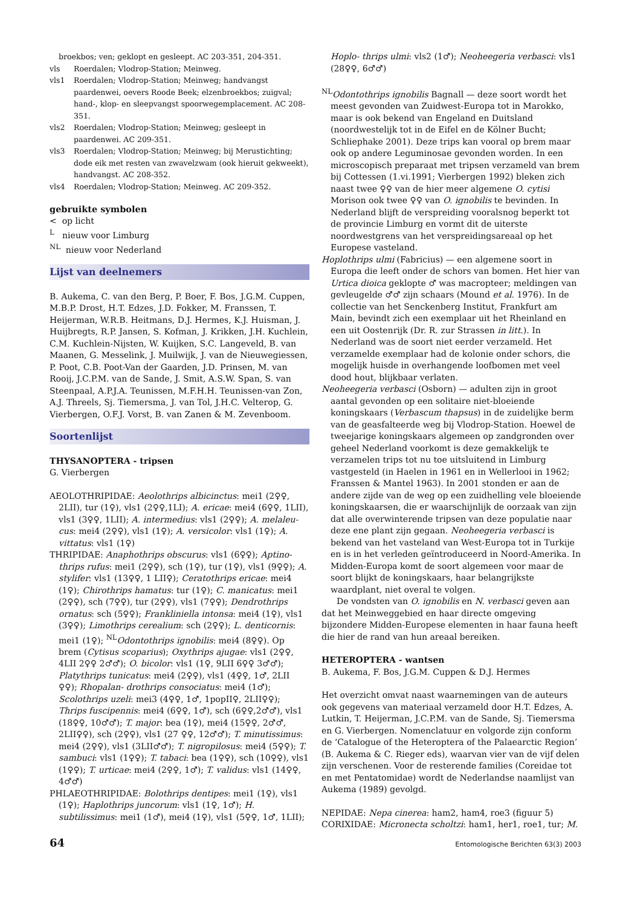broekbos; ven; geklopt en gesleept. AC 203-351, 204-351.
vls Roerdalen; Vlodrop-Station; Meinweg.
vls1 Roerdalen; Vlodrop-Station; Meinweg; handvangst paardenwei, oevers Roode Beek; elzenbroekbos; zuigval; hand-, klop- en sleepvangst spoorwegemplacement. AC 208-351.
vls2 Roerdalen; Vlodrop-Station; Meinweg; gesleept in paardenwei. AC 209-351.
vls3 Roerdalen; Vlodrop-Station; Meinweg; bij Merustichting; dode eik met resten van zwavelzwam (ook hieruit gekweekt), handvangst. AC 208-352.
vls4 Roerdalen; Vlodrop-Station; Meinweg. AC 209-352.
gebruikte symbolen
< op licht
<sup>L</sup> nieuw voor Limburg
<sup>NL</sup> nieuw voor Nederland
Lijst van deelnemers
B. Aukema, C. van den Berg, P. Boer, F. Bos, J.G.M. Cuppen, M.B.P. Drost, H.T. Edzes, J.D. Fokker, M. Franssen, T. Heijerman, W.R.B. Heitmans, D.J. Hermes, K.J. Huisman, J. Huijbregts, R.P. Jansen, S. Kofman, J. Krikken, J.H. Kuchlein, C.M. Kuchlein-Nijsten, W. Kuijken, S.C. Langeveld, B. van Maanen, G. Messelink, J. Muilwijk, J. van de Nieuwegiessen, P. Poot, C.B. Poot-Van der Gaarden, J.D. Prinsen, M. van Rooij, J.C.P.M. van de Sande, J. Smit, A.S.W. Span, S. van Steenpaal, A.P.J.A. Teunissen, M.F.H.H. Teunissen-van Zon, A.J. Threels, Sj. Tiemersma, J. van Tol, J.H.C. Velterop, G. Vierbergen, O.F.J. Vorst, B. van Zanen & M. Zevenboom.
Soortenlijst
THYSANOPTERA - tripsen
G. Vierbergen
AEOLOTHRIPIDAE: Aeolothrips albicinctus: mei1 (2♀♀, 2LII), tur (1♀), vls1 (2♀♀,1LI); A. ericae: mei4 (6♀♀, 1LII), vls1 (3♀♀, 1LII); A. intermedius: vls1 (2♀♀); A. melaleu-cus: mei4 (2♀♀), vls1 (1♀); A. versicolor: vls1 (1♀); A. vittatus: vls1 (1♀)
THRIPIDAE: Anaphothrips obscurus: vls1 (6♀♀); Aptino-thrips rufus: mei1 (2♀♀), sch (1♀), tur (1♀), vls1 (9♀♀); A. stylifer: vls1 (13♀♀, 1 LII♀); Ceratothrips ericae: mei4 (1♀); Chirothrips hamatus: tur (1♀); C. manicatus: mei1 (2♀♀), sch (7♀♀), tur (2♀♀), vls1 (7♀♀); Dendrothrips ornatus: sch (5♀♀); Frankliniella intonsa: mei4 (1♀), vls1 (3♀♀); Limothrips cerealium: sch (2♀♀); L. denticornis: mei1 (1♀); <sup>NL</sup>Odontothrips ignobilis: mei4 (8♀♀). Op brem (Cytisus scoparius); Oxythrips ajugae: vls1 (2♀♀, 4LII 2♀♀ 2♂♂); O. bicolor: vls1 (1♀, 9LII 6♀♀ 3♂♂); Platythrips tunicatus: mei4 (2♀♀), vls1 (4♀♀, 1♂, 2LII ♀♀); Rhopalan- drothrips consociatus: mei4 (1♂); Scolothrips uzeli: mei3 (4♀♀, 1♂, 1popII♀, 2LII♀♀); Thrips fuscipennis: mei4 (6♀♀, 1♂), sch (6♀♀,2♂♂), vls1 (18♀♀, 10♂♂); T. major: bea (1♀), mei4 (15♀♀, 2♂♂, 2LII♀♀), sch (2♀♀), vls1 (27 ♀♀, 12♂♂); T. minutissimus: mei4 (2♀♀), vls1 (3LII♂♂); T. nigropilosus: mei4 (5♀♀); T. sambuci: vls1 (1♀♀); T. tabaci: bea (1♀♀), sch (10♀♀), vls1 (1♀♀); T. urticae: mei4 (2♀♀, 1♂); T. validus: vls1 (14♀♀, 4♂♂)
PHLAEOTHRIPIDAE: Bolothrips dentipes: mei1 (1♀), vls1 (1♀); Haplothrips juncorum: vls1 (1♀, 1♂); H. subtilissimus: mei1 (1♂), mei4 (1♀), vls1 (5♀♀, 1♂, 1LII);
Hoplo- thrips ulmi: vls2 (1♂); Neoheegeria verbasci: vls1 (28♀♀, 6♂♂)
<sup>NL</sup>Odontothrips ignobilis Bagnall — deze soort wordt het meest gevonden van Zuidwest-Europa tot in Marokko, maar is ook bekend van Engeland en Duitsland (noordwestelijk tot in de Eifel en de Kölner Bucht; Schliephake 2001). Deze trips kan vooral op brem maar ook op andere Leguminosae gevonden worden. In een microscopisch preparaat met tripsen verzameld van brem bij Cottessen (1.vi.1991; Vierbergen 1992) bleken zich naast twee ♀♀ van de hier meer algemene O. cytisi Morison ook twee ♀♀ van O. ignobilis te bevinden. In Nederland blijft de verspreiding vooralsnog beperkt tot de provincie Limburg en vormt dit de uiterste noordwestgrens van het verspreidingsareaal op het Europese vasteland.
Hoplothrips ulmi (Fabricius) — een algemene soort in Europa die leeft onder de schors van bomen. Het hier van Urtica dioica geklopte ♂ was macropteer; meldingen van gevleugelde ♂♂ zijn schaars (Mound et al. 1976). In de collectie van het Senckenberg Institut, Frankfurt am Main, bevindt zich een exemplaar uit het Rheinland en een uit Oostenrijk (Dr. R. zur Strassen in litt.). In Nederland was de soort niet eerder verzameld. Het verzamelde exemplaar had de kolonie onder schors, die mogelijk huisde in overhangende loofbomen met veel dood hout, blijkbaar verlaten.
Neoheegeria verbasci (Osborn) — adulten zijn in groot aantal gevonden op een solitaire niet-bloeiende koningskaars (Verbascum thapsus) in de zuidelijke berm van de geasfalteerde weg bij Vlodrop-Station. Hoewel de tweejarige koningskaars algemeen op zandgronden over geheel Nederland voorkomt is deze gemakkelijk te verzamelen trips tot nu toe uitsluitend in Limburg vastgesteld (in Haelen in 1961 en in Wellerlooi in 1962; Franssen & Mantel 1963). In 2001 stonden er aan de andere zijde van de weg op een zuidhelling vele bloeiende koningskaarsen, die er waarschijnlijk de oorzaak van zijn dat alle overwinterende tripsen van deze populatie naar deze ene plant zijn gegaan. Neoheegeria verbasci is bekend van het vasteland van West-Europa tot in Turkije en is in het verleden geïntroduceerd in Noord-Amerika. In Midden-Europa komt de soort algemeen voor maar de soort blijkt de koningskaars, haar belangrijkste waardplant, niet overal te volgen.
De vondsten van O. ignobilis en N. verbasci geven aan dat het Meinweggebied en haar directe omgeving bijzondere Midden-Europese elementen in haar fauna heeft die hier de rand van hun areaal bereiken.
HETEROPTERA - wantsen
B. Aukema, F. Bos, J.G.M. Cuppen & D.J. Hermes
Het overzicht omvat naast waarnemingen van de auteurs ook gegevens van materiaal verzameld door H.T. Edzes, A. Lutkin, T. Heijerman, J.C.P.M. van de Sande, Sj. Tiemersma en G. Vierbergen. Nomenclatuur en volgorde zijn conform de ‘Catalogue of the Heteroptera of the Palaearctic Region’ (B. Aukema & C. Rieger eds), waarvan vier van de vijf delen zijn verschenen. Voor de resterende families (Coreidae tot en met Pentatomidae) wordt de Nederlandse naamlijst van Aukema (1989) gevolgd.
NEPIDAE: Nepa cinerea: ham2, ham4, roe3 (figuur 5)
CORIXIDAE: Micronecta scholtzi: ham1, her1, roe1, tur; M.
64 Entomologische Berichten 63(3) 2003